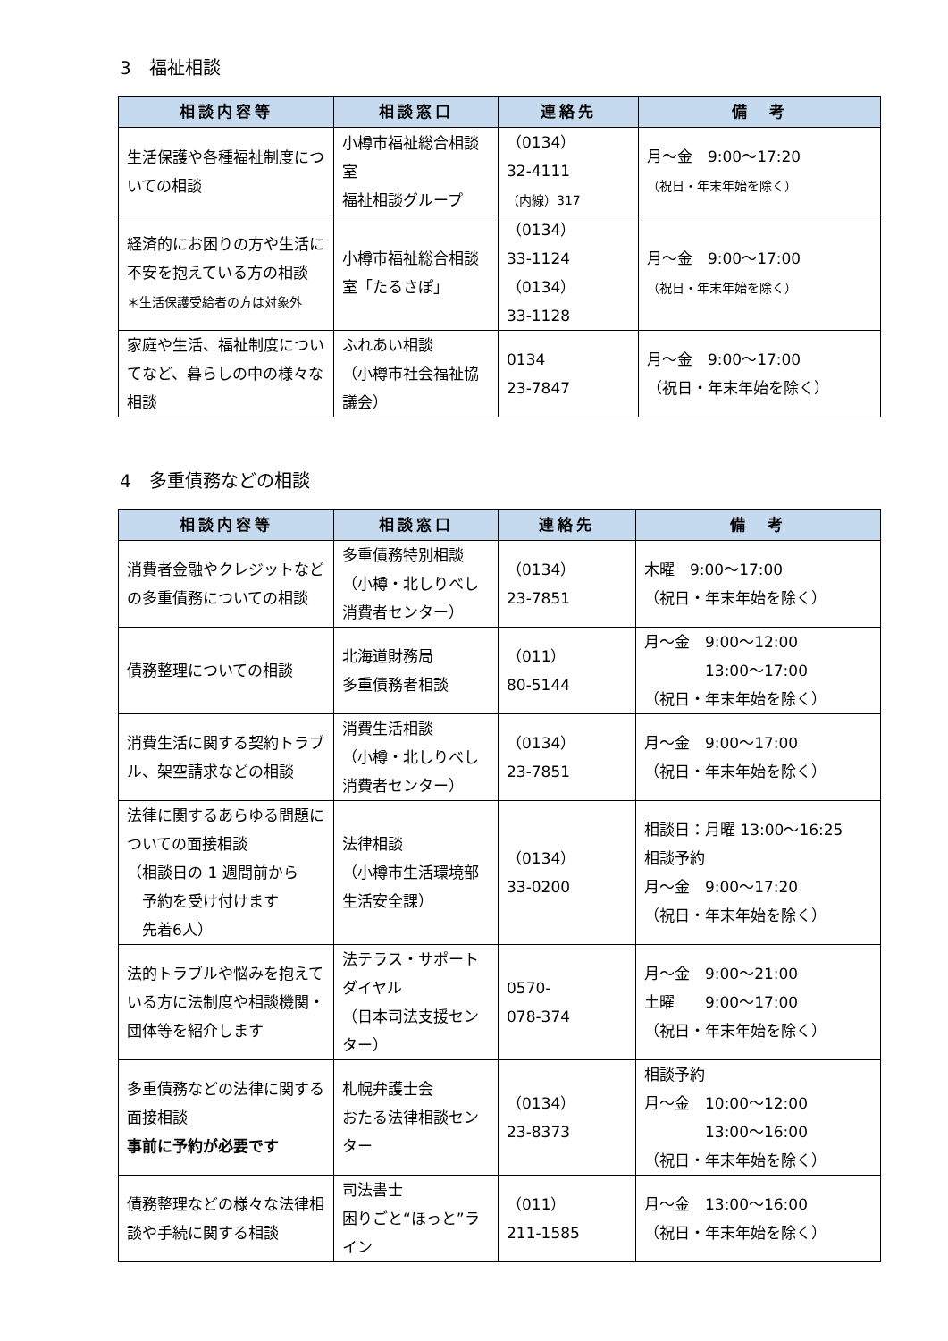3　福祉相談
| 相談内容等 | 相談窓口 | 連絡先 | 備 考 |
| --- | --- | --- | --- |
| 生活保護や各種福祉制度についての相談 | 小樽市福祉総合相談室 福祉相談グループ | （0134） 32-4111 （内線）317 | 月～金 9:00～17:20 （祝日・年末年始を除く） |
| 経済的にお困りの方や生活に不安を抱えている方の相談 ＊生活保護受給者の方は対象外 | 小樽市福祉総合相談室「たるさぽ」 | （0134） 33-1124 （0134） 33-1128 | 月～金 9:00～17:00 （祝日・年末年始を除く） |
| 家庭や生活、福祉制度についてなど、暮らしの中の様々な相談 | ふれあい相談 （小樽市社会福祉協議会） | 0134 23-7847 | 月～金 9:00～17:00 （祝日・年末年始を除く） |
4　多重債務などの相談
| 相談内容等 | 相談窓口 | 連絡先 | 備 考 |
| --- | --- | --- | --- |
| 消費者金融やクレジットなどの多重債務についての相談 | 多重債務特別相談 （小樽・北しりべし消費者センター） | （0134） 23-7851 | 木曜 9:00～17:00 （祝日・年末年始を除く） |
| 債務整理についての相談 | 北海道財務局 多重債務者相談 | （011） 80-5144 | 月～金 9:00～12:00 13:00～17:00 （祝日・年末年始を除く） |
| 消費生活に関する契約トラブル、架空請求などの相談 | 消費生活相談 （小樽・北しりべし消費者センター） | （0134） 23-7851 | 月～金 9:00～17:00 （祝日・年末年始を除く） |
| 法律に関するあらゆる問題についての面接相談 （相談日の 1 週間前から 予約を受け付けます 先着6人） | 法律相談 （小樽市生活環境部生活安全課） | （0134） 33-0200 | 相談日：月曜 13:00～16:25 相談予約 月～金 9:00～17:20 （祝日・年末年始を除く） |
| 法的トラブルや悩みを抱えている方に法制度や相談機関・団体等を紹介します | 法テラス・サポートダイヤル （日本司法支援センター） | 0570- 078-374 | 月～金 9:00～21:00 土曜 9:00～17:00 （祝日・年末年始を除く） |
| 多重債務などの法律に関する面接相談 事前に予約が必要です | 札幌弁護士会 おたる法律相談センター | （0134） 23-8373 | 相談予約 月～金 10:00～12:00 13:00～16:00 （祝日・年末年始を除く） |
| 債務整理などの様々な法律相談や手続に関する相談 | 司法書士 困りごと“ほっと”ライン | （011） 211-1585 | 月～金 13:00～16:00 （祝日・年末年始を除く） |